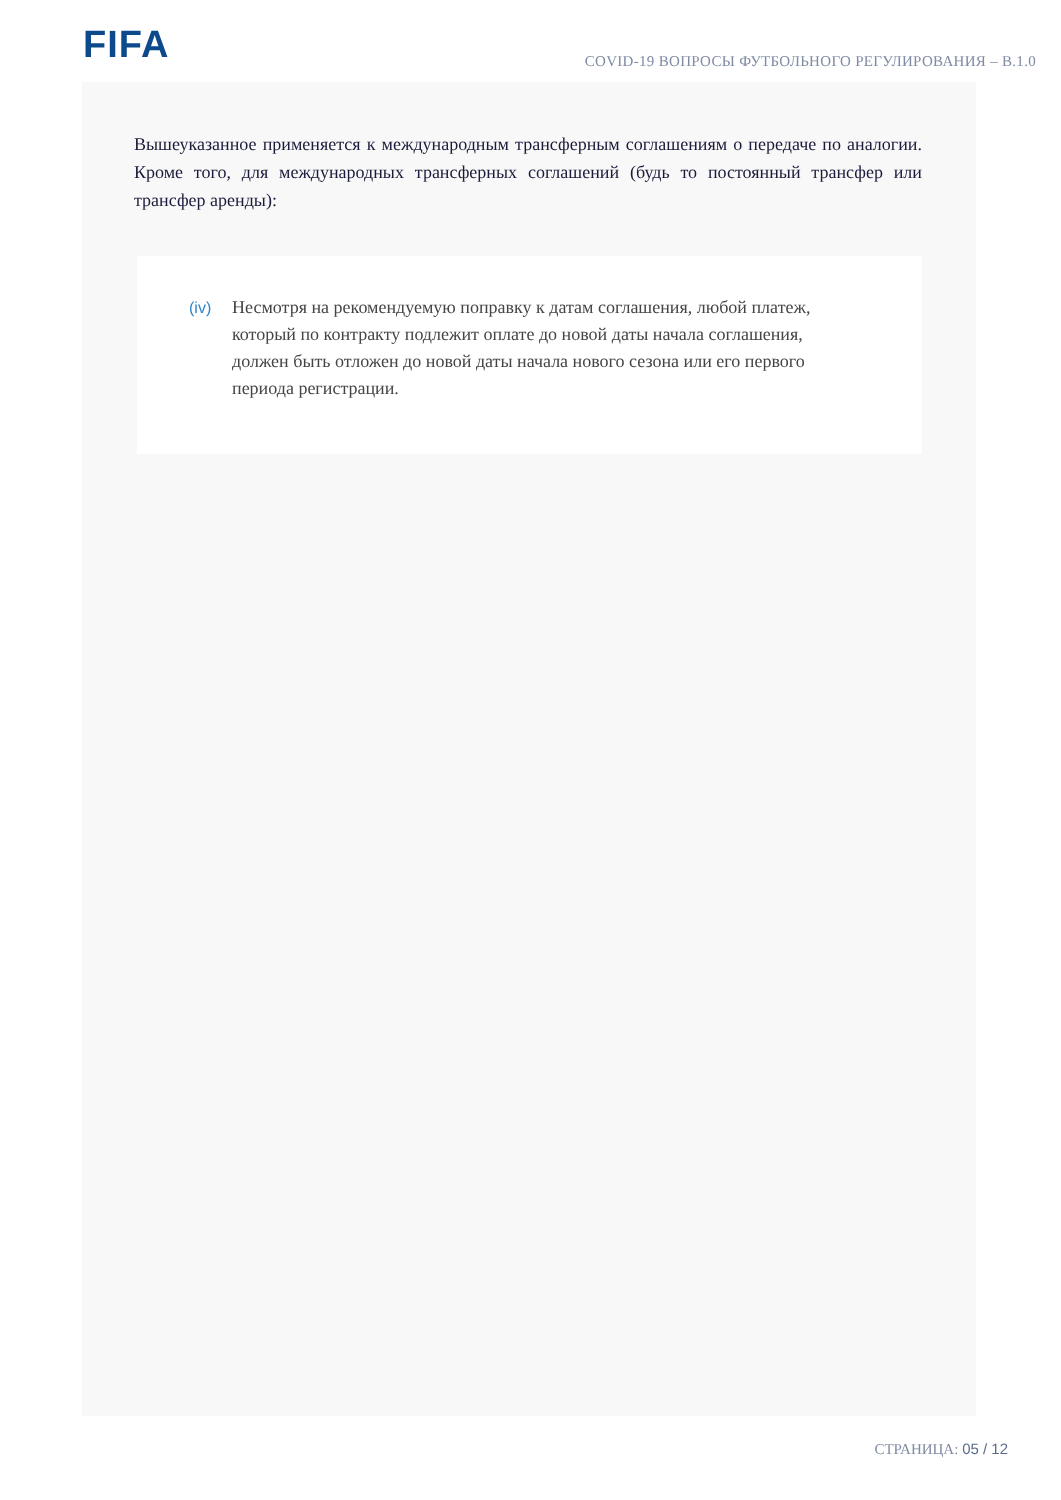FIFA
COVID-19 ВОПРОСЫ ФУТБОЛЬНОГО РЕГУЛИРОВАНИЯ – В.1.0
Вышеуказанное применяется к международным трансферным соглашениям о передаче по аналогии. Кроме того, для международных трансферных соглашений (будь то постоянный трансфер или трансфер аренды):
(iv)
Несмотря на рекомендуемую поправку к датам соглашения, любой платеж, который по контракту подлежит оплате до новой даты начала соглашения, должен быть отложен до новой даты начала нового сезона или его первого периода регистрации.
СТРАНИЦА: 05 / 12